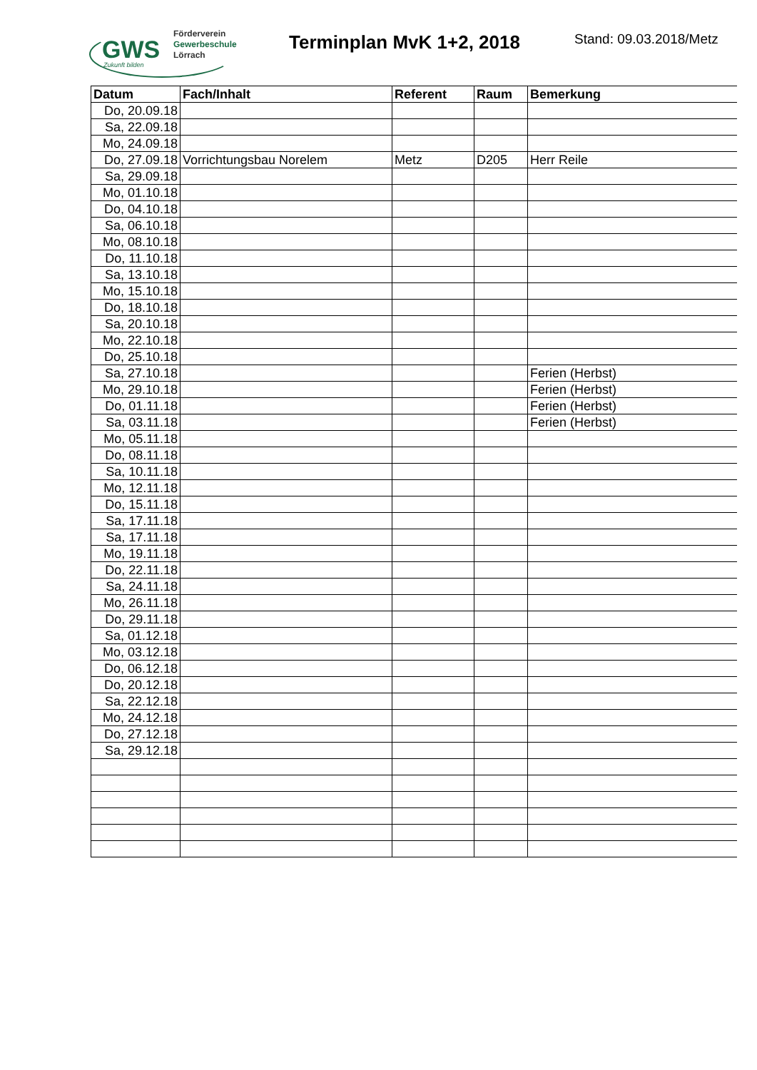GWS
Förderverein
Gewerbeschule
Lörrach
Zukunft bilden
Terminplan MvK 1+2, 2018
Stand: 09.03.2018/Metz
| Datum | Fach/Inhalt | Referent | Raum | Bemerkung |
| --- | --- | --- | --- | --- |
| Do, 20.09.18 | | | | |
| Sa, 22.09.18 | | | | |
| Mo, 24.09.18 | | | | |
| Do, 27.09.18 | Vorrichtungsbau Norelem | Metz | D205 | Herr Reile |
| Sa, 29.09.18 | | | | |
| Mo, 01.10.18 | | | | |
| Do, 04.10.18 | | | | |
| Sa, 06.10.18 | | | | |
| Mo, 08.10.18 | | | | |
| Do, 11.10.18 | | | | |
| Sa, 13.10.18 | | | | |
| Mo, 15.10.18 | | | | |
| Do, 18.10.18 | | | | |
| Sa, 20.10.18 | | | | |
| Mo, 22.10.18 | | | | |
| Do, 25.10.18 | | | | |
| Sa, 27.10.18 | | | | Ferien (Herbst) |
| Mo, 29.10.18 | | | | Ferien (Herbst) |
| Do, 01.11.18 | | | | Ferien (Herbst) |
| Sa, 03.11.18 | | | | Ferien (Herbst) |
| Mo, 05.11.18 | | | | |
| Do, 08.11.18 | | | | |
| Sa, 10.11.18 | | | | |
| Mo, 12.11.18 | | | | |
| Do, 15.11.18 | | | | |
| Sa, 17.11.18 | | | | |
| Sa, 17.11.18 | | | | |
| Mo, 19.11.18 | | | | |
| Do, 22.11.18 | | | | |
| Sa, 24.11.18 | | | | |
| Mo, 26.11.18 | | | | |
| Do, 29.11.18 | | | | |
| Sa, 01.12.18 | | | | |
| Mo, 03.12.18 | | | | |
| Do, 06.12.18 | | | | |
| Do, 20.12.18 | | | | |
| Sa, 22.12.18 | | | | |
| Mo, 24.12.18 | | | | |
| Do, 27.12.18 | | | | |
| Sa, 29.12.18 | | | | |